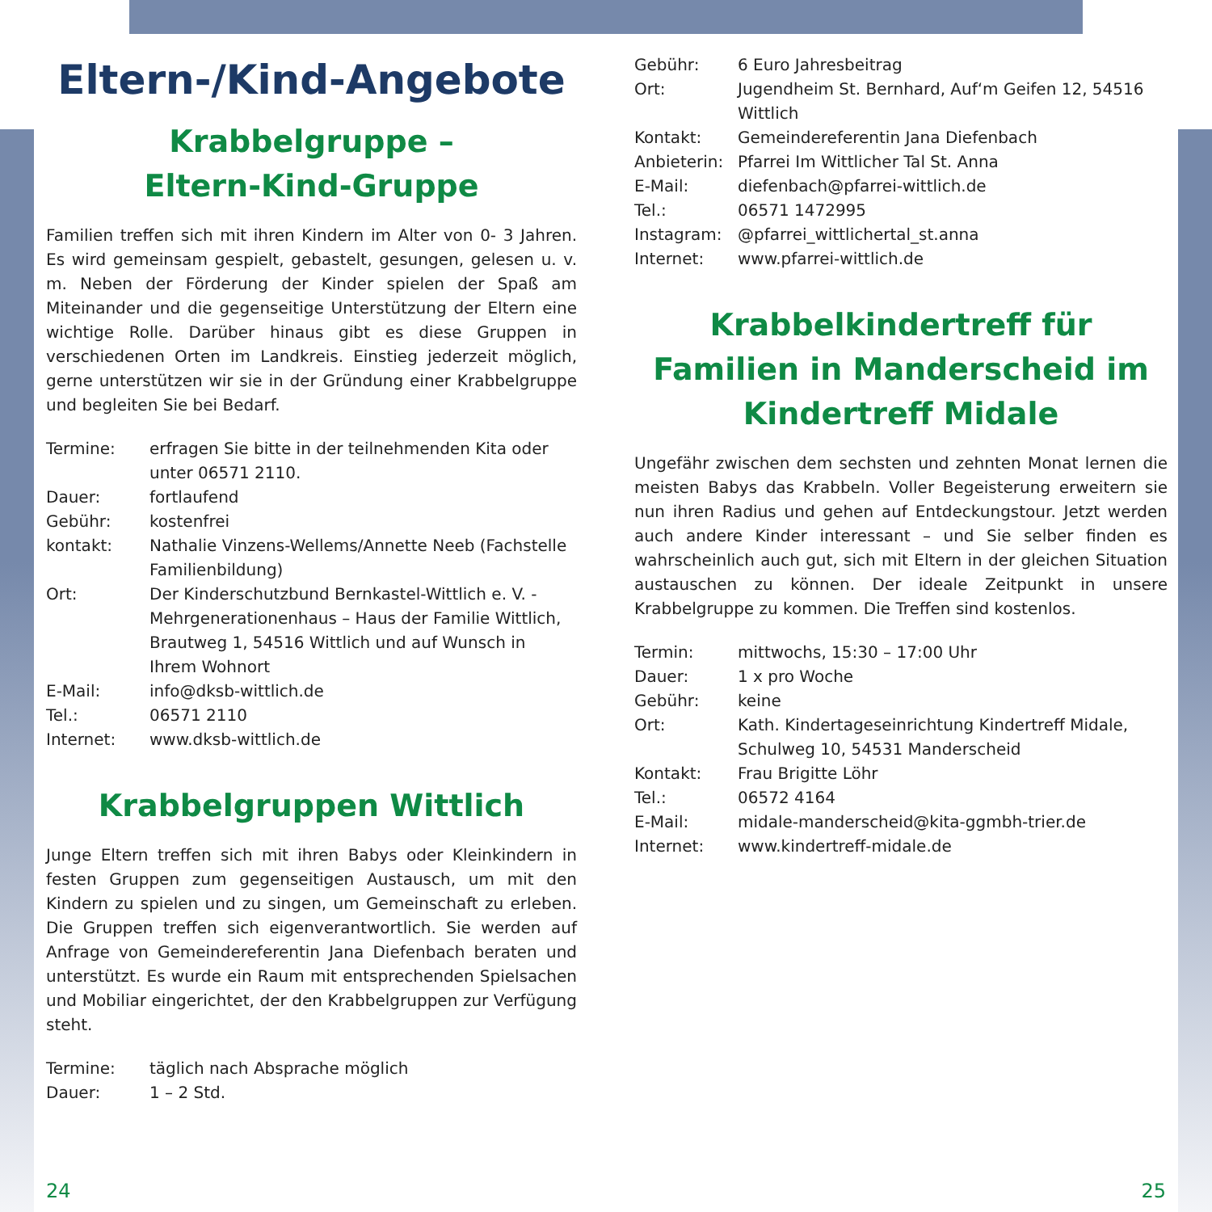Eltern-/Kind-Angebote
Krabbelgruppe –
Eltern-Kind-Gruppe
Familien treffen sich mit ihren Kindern im Alter von 0- 3 Jahren. Es wird gemeinsam gespielt, gebastelt, gesungen, gelesen u. v. m. Neben der Förderung der Kinder spielen der Spaß am Miteinander und die gegenseitige Unterstützung der Eltern eine wichtige Rolle. Darüber hinaus gibt es diese Gruppen in verschiedenen Orten im Landkreis. Einstieg jederzeit möglich, gerne unterstützen wir sie in der Gründung einer Krabbelgruppe und begleiten Sie bei Bedarf.
Termine: erfragen Sie bitte in der teilnehmenden Kita oder unter 06571 2110. Dauer: fortlaufend Gebühr: kostenfrei kontakt: Nathalie Vinzens-Wellems/Annette Neeb (Fachstelle Familienbildung) Ort: Der Kinderschutzbund Bernkastel-Wittlich e. V. - Mehrgenerationenhaus – Haus der Familie Wittlich, Brautweg 1, 54516 Wittlich und auf Wunsch in Ihrem Wohnort E-Mail: info@dksb-wittlich.de Tel.: 06571 2110 Internet: www.dksb-wittlich.de
Krabbelgruppen Wittlich
Junge Eltern treffen sich mit ihren Babys oder Kleinkindern in festen Gruppen zum gegenseitigen Austausch, um mit den Kindern zu spielen und zu singen, um Gemeinschaft zu erleben. Die Gruppen treffen sich eigenverantwortlich. Sie werden auf Anfrage von Gemeindereferentin Jana Diefenbach beraten und unterstützt. Es wurde ein Raum mit entsprechenden Spielsachen und Mobiliar eingerichtet, der den Krabbelgruppen zur Verfügung steht.
Termine: täglich nach Absprache möglich Dauer: 1 – 2 Std.
Gebühr: 6 Euro Jahresbeitrag Ort: Jugendheim St. Bernhard, Auf‘m Geifen 12, 54516 Wittlich Kontakt: Gemeindereferentin Jana Diefenbach Anbieterin: Pfarrei Im Wittlicher Tal St. Anna E-Mail: diefenbach@pfarrei-wittlich.de Tel.: 06571 1472995 Instagram: @pfarrei_wittlichertal_st.anna Internet: www.pfarrei-wittlich.de
Krabbelkindertreff für Familien in Manderscheid im Kindertreff Midale
Ungefähr zwischen dem sechsten und zehnten Monat lernen die meisten Babys das Krabbeln. Voller Begeisterung erweitern sie nun ihren Radius und gehen auf Entdeckungstour. Jetzt werden auch andere Kinder interessant – und Sie selber finden es wahrscheinlich auch gut, sich mit Eltern in der gleichen Situation austauschen zu können. Der ideale Zeitpunkt in unsere Krabbelgruppe zu kommen. Die Treffen sind kostenlos.
Termin: mittwochs, 15:30 – 17:00 Uhr Dauer: 1 x pro Woche Gebühr: keine Ort: Kath. Kindertageseinrichtung Kindertreff Midale, Schulweg 10, 54531 Manderscheid Kontakt: Frau Brigitte Löhr Tel.: 06572 4164 E-Mail: midale-manderscheid@kita-ggmbh-trier.de Internet: www.kindertreff-midale.de
24 25